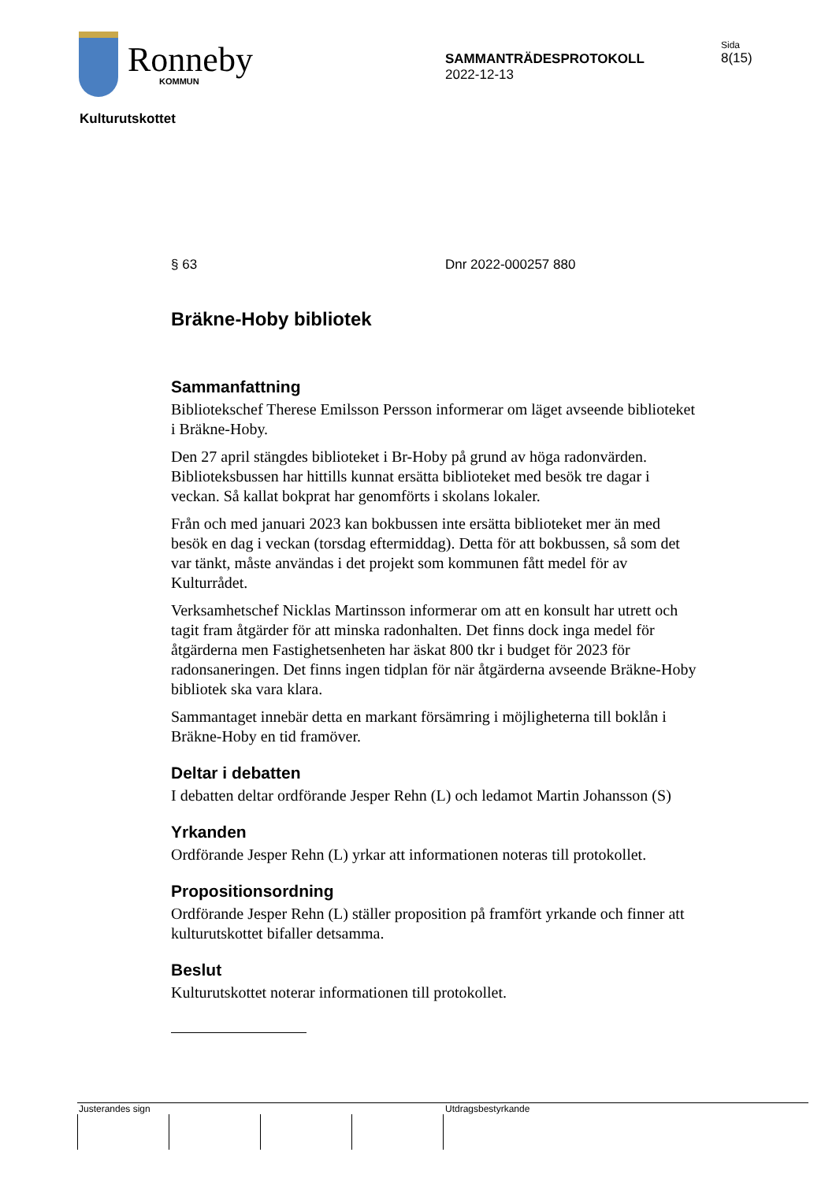Ronneby
KOMMUN
SAMMANTRÄDESPROTOKOLL
2022-12-13
Sida
8(15)
Kulturutskottet
§ 63 Dnr 2022-000257 880
Bräkne-Hoby bibliotek
Sammanfattning
Bibliotekschef Therese Emilsson Persson informerar om läget avseende biblioteket i Bräkne-Hoby.
Den 27 april stängdes biblioteket i Br-Hoby på grund av höga radonvärden. Biblioteksbussen har hittills kunnat ersätta biblioteket med besök tre dagar i veckan. Så kallat bokprat har genomförts i skolans lokaler.
Från och med januari 2023 kan bokbussen inte ersätta biblioteket mer än med besök en dag i veckan (torsdag eftermiddag). Detta för att bokbussen, så som det var tänkt, måste användas i det projekt som kommunen fått medel för av Kulturrådet.
Verksamhetschef Nicklas Martinsson informerar om att en konsult har utrett och tagit fram åtgärder för att minska radonhalten. Det finns dock inga medel för åtgärderna men Fastighetsenheten har äskat 800 tkr i budget för 2023 för radonsaneringen. Det finns ingen tidplan för när åtgärderna avseende Bräkne-Hoby bibliotek ska vara klara.
Sammantaget innebär detta en markant försämring i möjligheterna till boklån i Bräkne-Hoby en tid framöver.
Deltar i debatten
I debatten deltar ordförande Jesper Rehn (L) och ledamot Martin Johansson (S)
Yrkanden
Ordförande Jesper Rehn (L) yrkar att informationen noteras till protokollet.
Propositionsordning
Ordförande Jesper Rehn (L) ställer proposition på framfört yrkande och finner att kulturutskottet bifaller detsamma.
Beslut
Kulturutskottet noterar informationen till protokollet.
Justerandes sign Utdragsbestyrkande